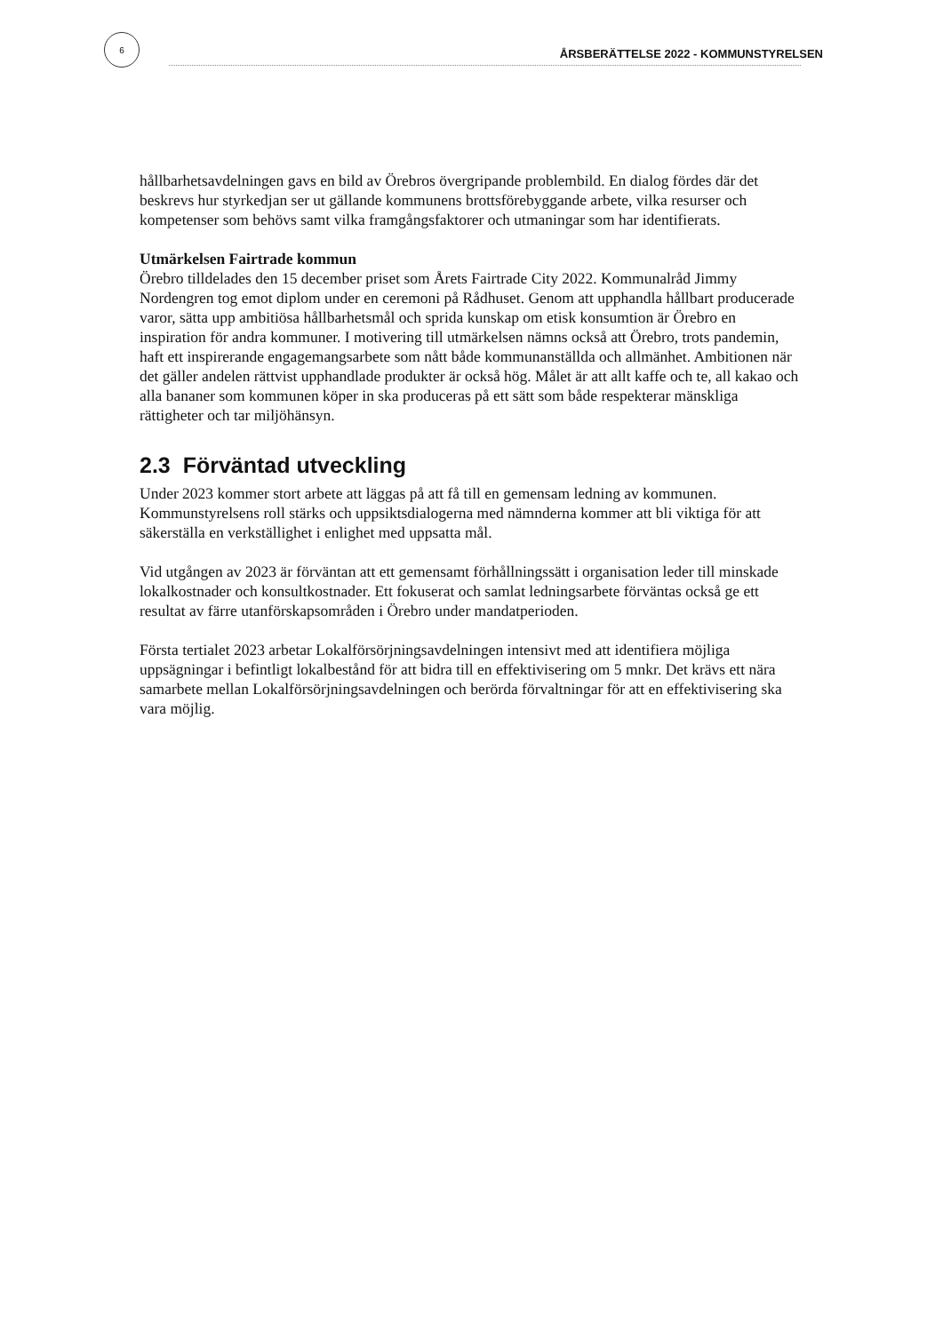6
ÅRSBERÄTTELSE 2022 - KOMMUNSTYRELSEN
hållbarhetsavdelningen gavs en bild av Örebros övergripande problembild. En dialog fördes där det beskrevs hur styrkedjan ser ut gällande kommunens brottsförebyggande arbete, vilka resurser och kompetenser som behövs samt vilka framgångsfaktorer och utmaningar som har identifierats.
Utmärkelsen Fairtrade kommun
Örebro tilldelades den 15 december priset som Årets Fairtrade City 2022. Kommunalråd Jimmy Nordengren tog emot diplom under en ceremoni på Rådhuset. Genom att upphandla hållbart producerade varor, sätta upp ambitiösa hållbarhetsmål och sprida kunskap om etisk konsumtion är Örebro en inspiration för andra kommuner. I motivering till utmärkelsen nämns också att Örebro, trots pandemin, haft ett inspirerande engagemangsarbete som nått både kommunanställda och allmänhet. Ambitionen när det gäller andelen rättvist upphandlade produkter är också hög. Målet är att allt kaffe och te, all kakao och alla bananer som kommunen köper in ska produceras på ett sätt som både respekterar mänskliga rättigheter och tar miljöhänsyn.
2.3 Förväntad utveckling
Under 2023 kommer stort arbete att läggas på att få till en gemensam ledning av kommunen. Kommunstyrelsens roll stärks och uppsiktsdialogerna med nämnderna kommer att bli viktiga för att säkerställa en verkställighet i enlighet med uppsatta mål.
Vid utgången av 2023 är förväntan att ett gemensamt förhållningssätt i organisation leder till minskade lokalkostnader och konsultkostnader. Ett fokuserat och samlat ledningsarbete förväntas också ge ett resultat av färre utanförskapsområden i Örebro under mandatperioden.
Första tertialet 2023 arbetar Lokalförsörjningsavdelningen intensivt med att identifiera möjliga uppsägningar i befintligt lokalbestånd för att bidra till en effektivisering om 5 mnkr. Det krävs ett nära samarbete mellan Lokalförsörjningsavdelningen och berörda förvaltningar för att en effektivisering ska vara möjlig.